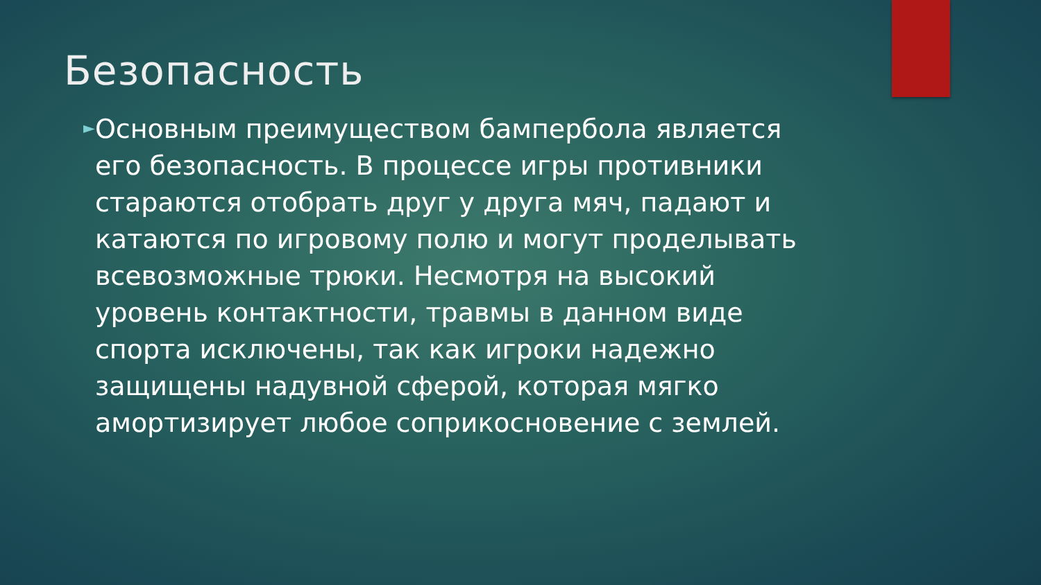Безопасность
►
Основным преимуществом бампербола является его безопасность. В процессе игры противники стараются отобрать друг у друга мяч, падают и катаются по игровому полю и могут проделывать всевозможные трюки. Несмотря на высокий уровень контактности, травмы в данном виде спорта исключены, так как игроки надежно защищены надувной сферой, которая мягко амортизирует любое соприкосновение с землей.